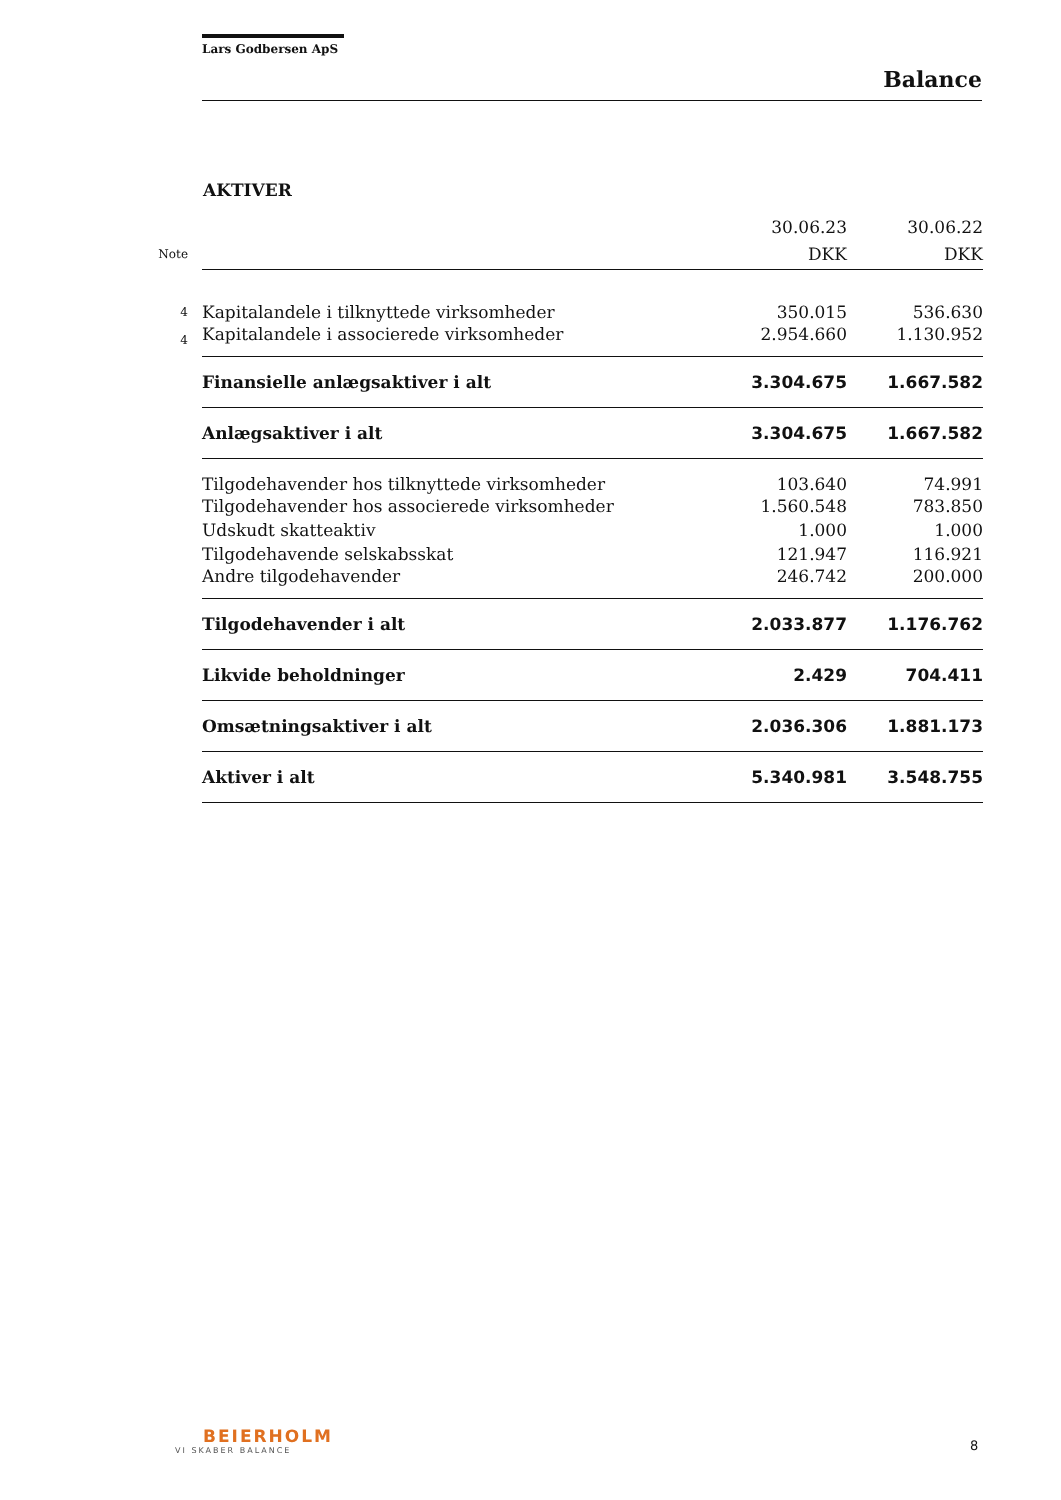Lars Godbersen ApS
Balance
AKTIVER
| | | 30.06.23 | 30.06.22 |
| Note | | DKK | DKK |
| 4 | Kapitalandele i tilknyttede virksomheder | 350.015 | 536.630 |
| 4 | Kapitalandele i associerede virksomheder | 2.954.660 | 1.130.952 |
| | Finansielle anlægsaktiver i alt | 3.304.675 | 1.667.582 |
| | Anlægsaktiver i alt | 3.304.675 | 1.667.582 |
| | Tilgodehavender hos tilknyttede virksomheder | 103.640 | 74.991 |
| | Tilgodehavender hos associerede virksomheder | 1.560.548 | 783.850 |
| | Udskudt skatteaktiv | 1.000 | 1.000 |
| | Tilgodehavende selskabsskat | 121.947 | 116.921 |
| | Andre tilgodehavender | 246.742 | 200.000 |
| | Tilgodehavender i alt | 2.033.877 | 1.176.762 |
| | Likvide beholdninger | 2.429 | 704.411 |
| | Omsætningsaktiver i alt | 2.036.306 | 1.881.173 |
| | Aktiver i alt | 5.340.981 | 3.548.755 |
BEIERHOLM
VI SKABER BALANCE
8